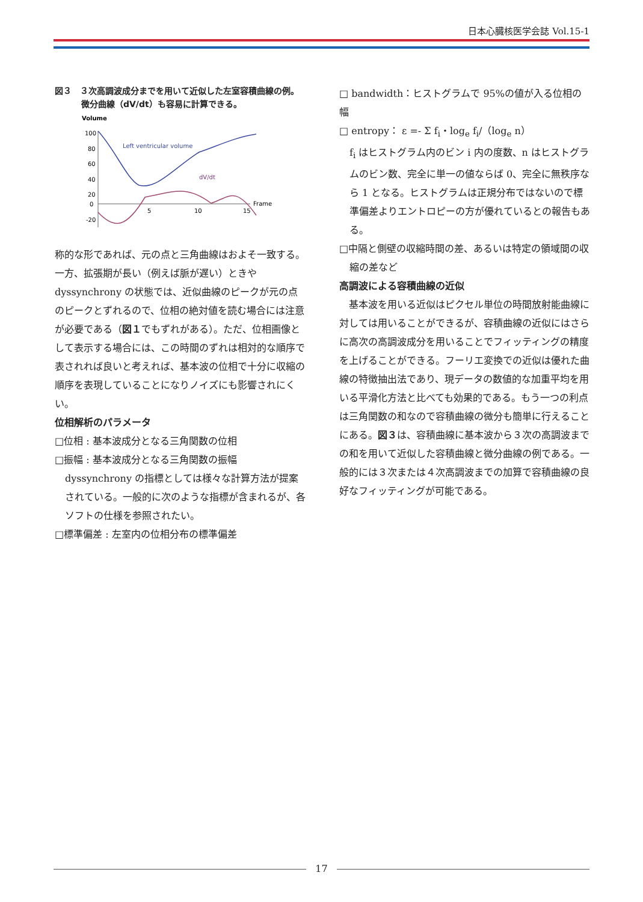日本心臓核医学会誌 Vol.15-1
図３　３次高調波成分までを用いて近似した左室容積曲線の例。微分曲線（dV/dt）も容易に計算できる。
Volume
100
80
60
40
20
0
-20
5
10
15
Frame
Left ventricular volume
dV/dt
称的な形であれば、元の点と三角曲線はおよそ一致する。一方、拡張期が長い（例えば脈が遅い）ときや dyssynchrony の状態では、近似曲線のピークが元の点のピークとずれるので、位相の絶対値を読む場合には注意が必要である（図１でもずれがある）。ただ、位相画像として表示する場合には、この時間のずれは相対的な順序で表されれば良いと考えれば、基本波の位相で十分に収縮の順序を表現していることになりノイズにも影響されにくい。
位相解析のパラメータ
□位相 : 基本波成分となる三角関数の位相
□振幅 : 基本波成分となる三角関数の振幅
dyssynchrony の指標としては様々な計算方法が提案されている。一般的に次のような指標が含まれるが、各ソフトの仕様を参照されたい。
□標準偏差 : 左室内の位相分布の標準偏差
□ bandwidth：ヒストグラムで 95%の値が入る位相の幅
□ entropy： ε =- Σ f<sub>i</sub>・log<sub>e</sub> f<sub>i</sub>/（log<sub>e</sub> n）
f<sub>i</sub> はヒストグラム内のビン i 内の度数、n はヒストグラムのビン数、完全に単一の値ならば 0、完全に無秩序なら 1 となる。ヒストグラムは正規分布ではないので標準偏差よりエントロピーの方が優れているとの報告もある。
□中隔と側壁の収縮時間の差、あるいは特定の領域間の収縮の差など
高調波による容積曲線の近似
　基本波を用いる近似はピクセル単位の時間放射能曲線に対しては用いることができるが、容積曲線の近似にはさらに高次の高調波成分を用いることでフィッティングの精度を上げることができる。フーリエ変換での近似は優れた曲線の特徴抽出法であり、現データの数値的な加重平均を用いる平滑化方法と比べても効果的である。もう一つの利点は三角関数の和なので容積曲線の微分も簡単に行えることにある。図３は、容積曲線に基本波から３次の高調波までの和を用いて近似した容積曲線と微分曲線の例である。一般的には３次または４次高調波までの加算で容積曲線の良好なフィッティングが可能である。
17